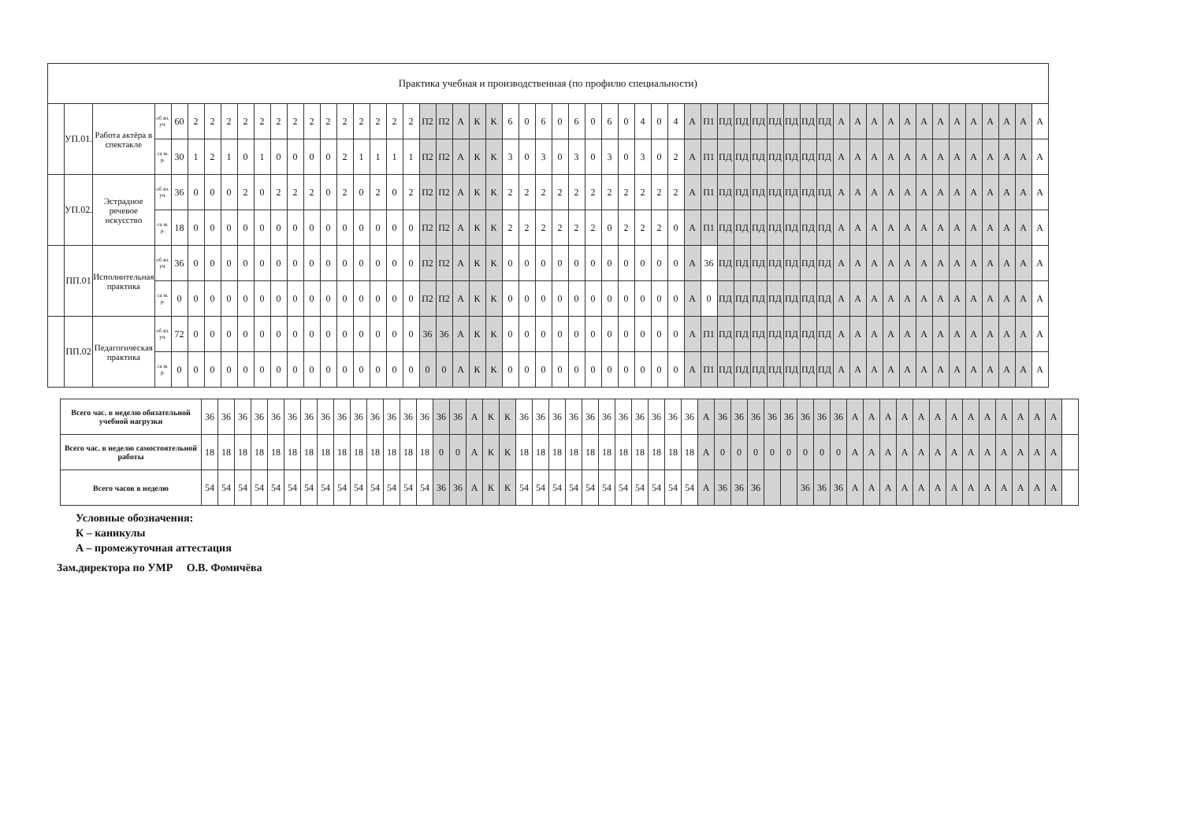| Практика учебная и производственная (по профилю специальности) | | | | | | | | | | | | | | | | | | | | | | | | | | | | | | | | | | | | | | | | | | | | | | | | | | | | | | | | |
| --- | --- | --- | --- | --- | --- | --- | --- | --- | --- | --- | --- | --- | --- | --- | --- | --- | --- | --- | --- | --- | --- | --- | --- | --- | --- | --- | --- | --- | --- | --- | --- | --- | --- | --- | --- | --- | --- | --- | --- | --- | --- | --- | --- | --- | --- | --- | --- | --- | --- | --- | --- | --- | --- | --- | --- | --- |
| | УП.01. | Работа актёра в спектакле | об яз. уч. | 60 | 2 | 2 | 2 | 2 | 2 | 2 | 2 | 2 | 2 | 2 | 2 | 2 | 2 | 2 | П2 | П2 | А | К | К | 6 | 0 | 6 | 0 | 6 | 0 | 6 | 0 | 4 | 0 | 4 | А | П1 | ПД | ПД | ПД | ПД | ПД | ПД | ПД | А | А | А | А | А | А | А | А | А | А | А | А | А |
| | | | са м. р. | 30 | 1 | 2 | 1 | 0 | 1 | 0 | 0 | 0 | 0 | 2 | 1 | 1 | 1 | 1 | П2 | П2 | А | К | К | 3 | 0 | 3 | 0 | 3 | 0 | 3 | 0 | 3 | 0 | 2 | А | П1 | ПД | ПД | ПД | ПД | ПД | ПД | ПД | А | А | А | А | А | А | А | А | А | А | А | А | А |
| | УП.02. | Эстрадное речевое искусство | об яз. уч. | 36 | 0 | 0 | 0 | 2 | 0 | 2 | 2 | 2 | 0 | 2 | 0 | 2 | 0 | 2 | П2 | П2 | А | К | К | 2 | 2 | 2 | 2 | 2 | 2 | 2 | 2 | 2 | 2 | 2 | А | П1 | ПД | ПД | ПД | ПД | ПД | ПД | ПД | А | А | А | А | А | А | А | А | А | А | А | А | А |
| | | | са м. р. | 18 | 0 | 0 | 0 | 0 | 0 | 0 | 0 | 0 | 0 | 0 | 0 | 0 | 0 | 0 | П2 | П2 | А | К | К | 2 | 2 | 2 | 2 | 2 | 2 | 0 | 2 | 2 | 2 | 0 | А | П1 | ПД | ПД | ПД | ПД | ПД | ПД | ПД | А | А | А | А | А | А | А | А | А | А | А | А | А |
| | ПП.01 | Исполнительная практика | об яз. уч. | 36 | 0 | 0 | 0 | 0 | 0 | 0 | 0 | 0 | 0 | 0 | 0 | 0 | 0 | 0 | П2 | П2 | А | К | К | 0 | 0 | 0 | 0 | 0 | 0 | 0 | 0 | 0 | 0 | 0 | А | 36 | ПД | ПД | ПД | ПД | ПД | ПД | ПД | А | А | А | А | А | А | А | А | А | А | А | А | А |
| | | | са м. р. | 0 | 0 | 0 | 0 | 0 | 0 | 0 | 0 | 0 | 0 | 0 | 0 | 0 | 0 | 0 | П2 | П2 | А | К | К | 0 | 0 | 0 | 0 | 0 | 0 | 0 | 0 | 0 | 0 | 0 | А | 0 | ПД | ПД | ПД | ПД | ПД | ПД | ПД | А | А | А | А | А | А | А | А | А | А | А | А | А |
| | ПП.02 | Педагогическая практика | об яз. уч. | 72 | 0 | 0 | 0 | 0 | 0 | 0 | 0 | 0 | 0 | 0 | 0 | 0 | 0 | 0 | 36 | 36 | А | К | К | 0 | 0 | 0 | 0 | 0 | 0 | 0 | 0 | 0 | 0 | 0 | А | П1 | ПД | ПД | ПД | ПД | ПД | ПД | ПД | А | А | А | А | А | А | А | А | А | А | А | А | А |
| | | | са м. р. | 0 | 0 | 0 | 0 | 0 | 0 | 0 | 0 | 0 | 0 | 0 | 0 | 0 | 0 | 0 | 0 | 0 | А | К | К | 0 | 0 | 0 | 0 | 0 | 0 | 0 | 0 | 0 | 0 | 0 | А | П1 | ПД | ПД | ПД | ПД | ПД | ПД | ПД | А | А | А | А | А | А | А | А | А | А | А | А | А |
| Всего час. в неделю обязательной учебной нагрузки | 36 | 36 | 36 | 36 | 36 | 36 | 36 | 36 | 36 | 36 | 36 | 36 | 36 | 36 | 36 | 36 | А | К | К | 36 | 36 | 36 | 36 | 36 | 36 | 36 | 36 | 36 | 36 | 36 | А | 36 | 36 | 36 | 36 | 36 | 36 | 36 | 36 | А | А | А | А | А | А | А | А | А | А | А | А | А | |
| Всего час. в неделю самостоятельной работы | 18 | 18 | 18 | 18 | 18 | 18 | 18 | 18 | 18 | 18 | 18 | 18 | 18 | 18 | 0 | 0 | А | К | К | 18 | 18 | 18 | 18 | 18 | 18 | 18 | 18 | 18 | 18 | 18 | А | 0 | 0 | 0 | 0 | 0 | 0 | 0 | 0 | А | А | А | А | А | А | А | А | А | А | А | А | А | |
| Всего часов в неделю | 54 | 54 | 54 | 54 | 54 | 54 | 54 | 54 | 54 | 54 | 54 | 54 | 54 | 54 | 36 | 36 | А | К | К | 54 | 54 | 54 | 54 | 54 | 54 | 54 | 54 | 54 | 54 | 54 | А | 36 | 36 | 36 | | | 36 | 36 | 36 | А | А | А | А | А | А | А | А | А | А | А | А | А | |
Условные обозначения:
К – каникулы
А – промежуточная аттестация
Зам.директора по УМР О.В. Фомичёва